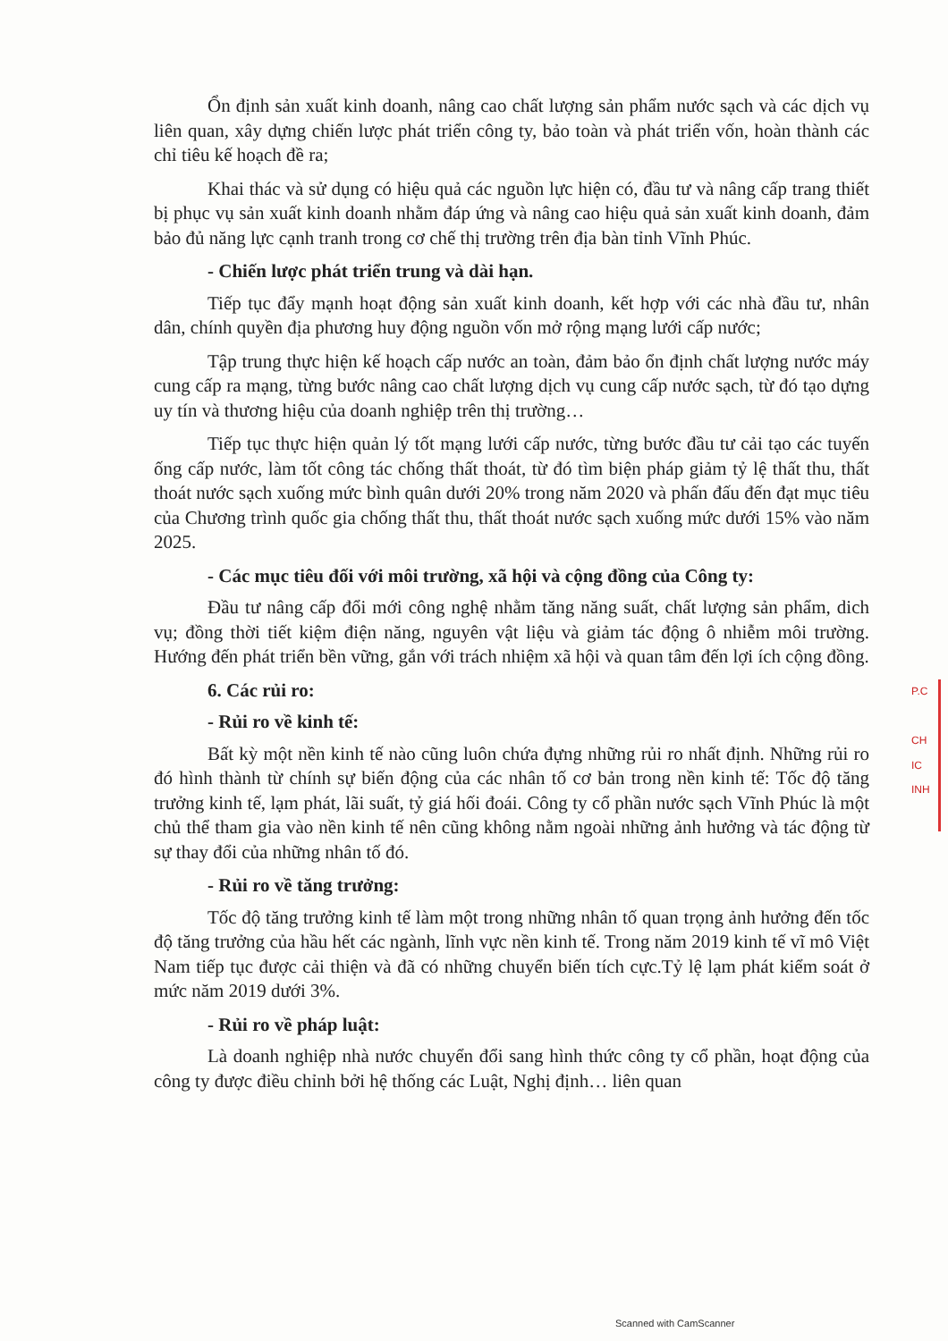Ổn định sản xuất kinh doanh, nâng cao chất lượng sản phẩm nước sạch và các dịch vụ liên quan, xây dựng chiến lược phát triển công ty, bảo toàn và phát triển vốn, hoàn thành các chỉ tiêu kế hoạch đề ra;
Khai thác và sử dụng có hiệu quả các nguồn lực hiện có, đầu tư và nâng cấp trang thiết bị phục vụ sản xuất kinh doanh nhằm đáp ứng và nâng cao hiệu quả sản xuất kinh doanh, đảm bảo đủ năng lực cạnh tranh trong cơ chế thị trường trên địa bàn tỉnh Vĩnh Phúc.
- Chiến lược phát triển trung và dài hạn.
Tiếp tục đẩy mạnh hoạt động sản xuất kinh doanh, kết hợp với các nhà đầu tư, nhân dân, chính quyền địa phương huy động nguồn vốn mở rộng mạng lưới cấp nước;
Tập trung thực hiện kế hoạch cấp nước an toàn, đảm bảo ổn định chất lượng nước máy cung cấp ra mạng, từng bước nâng cao chất lượng dịch vụ cung cấp nước sạch, từ đó tạo dựng uy tín và thương hiệu của doanh nghiệp trên thị trường…
Tiếp tục thực hiện quản lý tốt mạng lưới cấp nước, từng bước đầu tư cải tạo các tuyến ống cấp nước, làm tốt công tác chống thất thoát, từ đó tìm biện pháp giảm tỷ lệ thất thu, thất thoát nước sạch xuống mức bình quân dưới 20% trong năm 2020 và phấn đấu đến đạt mục tiêu của Chương trình quốc gia chống thất thu, thất thoát nước sạch xuống mức dưới 15% vào năm 2025.
- Các mục tiêu đối với môi trường, xã hội và cộng đồng của Công ty:
Đầu tư nâng cấp đổi mới công nghệ nhằm tăng năng suất, chất lượng sản phẩm, dich vụ; đồng thời tiết kiệm điện năng, nguyên vật liệu và giảm tác động ô nhiễm môi trường. Hướng đến phát triển bền vững, gắn với trách nhiệm xã hội và quan tâm đến lợi ích cộng đồng.
6. Các rủi ro:
- Rủi ro về kinh tế:
Bất kỳ một nền kinh tế nào cũng luôn chứa đựng những rủi ro nhất định. Những rủi ro đó hình thành từ chính sự biến động của các nhân tố cơ bản trong nền kinh tế: Tốc độ tăng trưởng kinh tế, lạm phát, lãi suất, tỷ giá hối đoái. Công ty cổ phần nước sạch Vĩnh Phúc là một chủ thể tham gia vào nền kinh tế nên cũng không nằm ngoài những ảnh hưởng và tác động từ sự thay đổi của những nhân tố đó.
- Rủi ro về tăng trưởng:
Tốc độ tăng trưởng kinh tế làm một trong những nhân tố quan trọng ảnh hưởng đến tốc độ tăng trưởng của hầu hết các ngành, lĩnh vực nền kinh tế. Trong năm 2019 kinh tế vĩ mô Việt Nam tiếp tục được cải thiện và đã có những chuyển biến tích cực.Tỷ lệ lạm phát kiểm soát ở mức năm 2019 dưới 3%.
- Rủi ro về pháp luật:
Là doanh nghiệp nhà nước chuyển đổi sang hình thức công ty cổ phần, hoạt động của công ty được điều chỉnh bởi hệ thống các Luật, Nghị định… liên quan
P.C
CH
IC
INH
Scanned with CamScanner